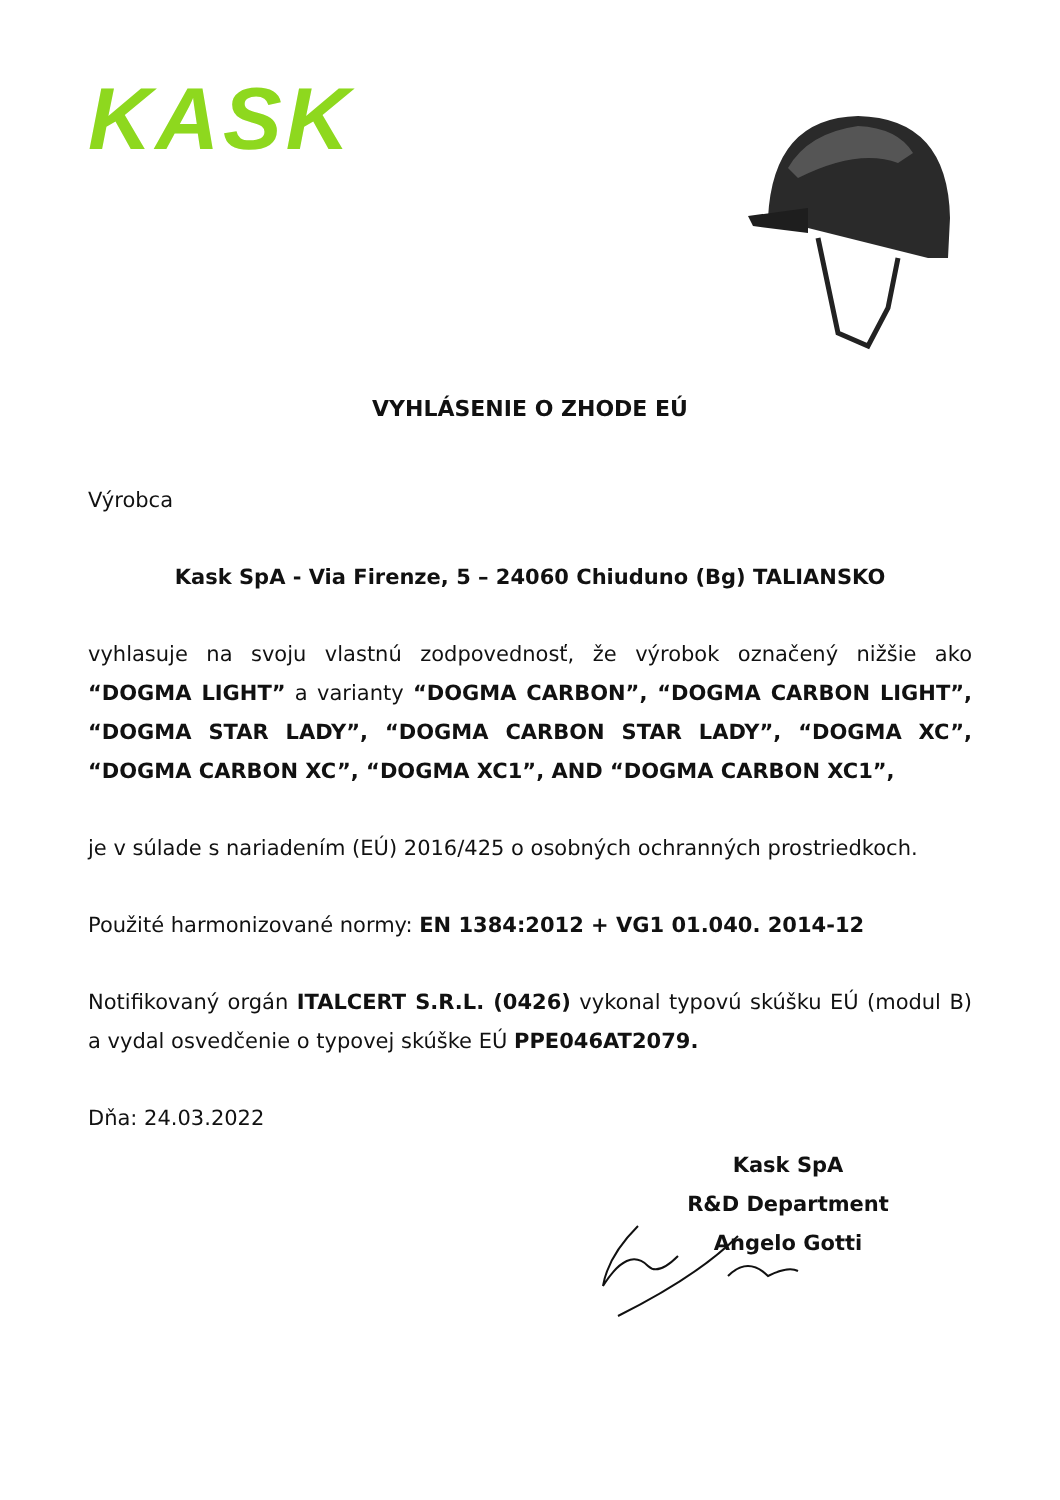KASK
VYHLÁSENIE O ZHODE EÚ
Výrobca
Kask SpA - Via Firenze, 5 – 24060 Chiuduno (Bg) TALIANSKO
vyhlasuje na svoju vlastnú zodpovednosť, že výrobok označený nižšie ako “DOGMA LIGHT” a varianty “DOGMA CARBON”, “DOGMA CARBON LIGHT”, “DOGMA STAR LADY”, “DOGMA CARBON STAR LADY”, “DOGMA XC”, “DOGMA CARBON XC”, “DOGMA XC1”, AND “DOGMA CARBON XC1”,
je v súlade s nariadením (EÚ) 2016/425 o osobných ochranných prostriedkoch.
Použité harmonizované normy: EN 1384:2012 + VG1 01.040. 2014-12
Notifikovaný orgán ITALCERT S.R.L. (0426) vykonal typovú skúšku EÚ (modul B) a vydal osvedčenie o typovej skúške EÚ PPE046AT2079.
Dňa: 24.03.2022
Kask SpA
R&D Department
Angelo Gotti